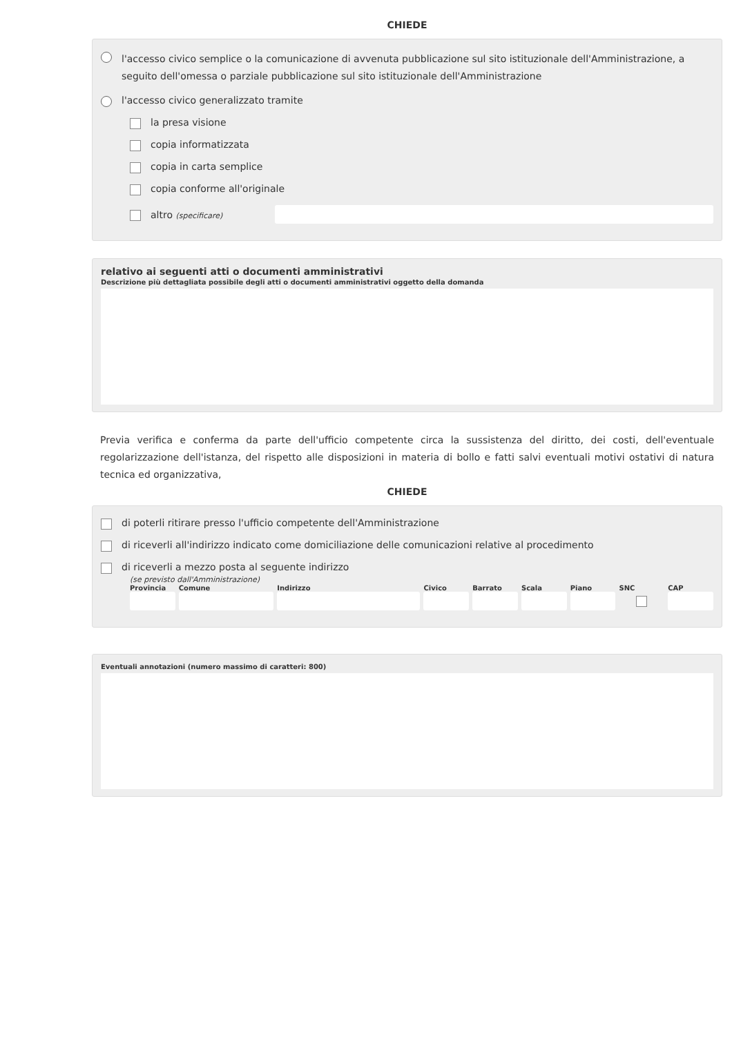CHIEDE
l'accesso civico semplice o la comunicazione di avvenuta pubblicazione sul sito istituzionale dell'Amministrazione, a seguito dell'omessa o parziale pubblicazione sul sito istituzionale dell'Amministrazione
l'accesso civico generalizzato tramite
la presa visione
copia informatizzata
copia in carta semplice
copia conforme all'originale
altro (specificare)
relativo ai seguenti atti o documenti amministrativi
Descrizione più dettagliata possibile degli atti o documenti amministrativi oggetto della domanda
Previa verifica e conferma da parte dell'ufficio competente circa la sussistenza del diritto, dei costi, dell'eventuale regolarizzazione dell'istanza, del rispetto alle disposizioni in materia di bollo e fatti salvi eventuali motivi ostativi di natura tecnica ed organizzativa,
CHIEDE
di poterli ritirare presso l'ufficio competente dell'Amministrazione
di riceverli all'indirizzo indicato come domiciliazione delle comunicazioni relative al procedimento
di riceverli a mezzo posta al seguente indirizzo
(se previsto dall'Amministrazione)
Provincia Comune Indirizzo Civico Barrato Scala Piano SNC CAP
Eventuali annotazioni (numero massimo di caratteri: 800)